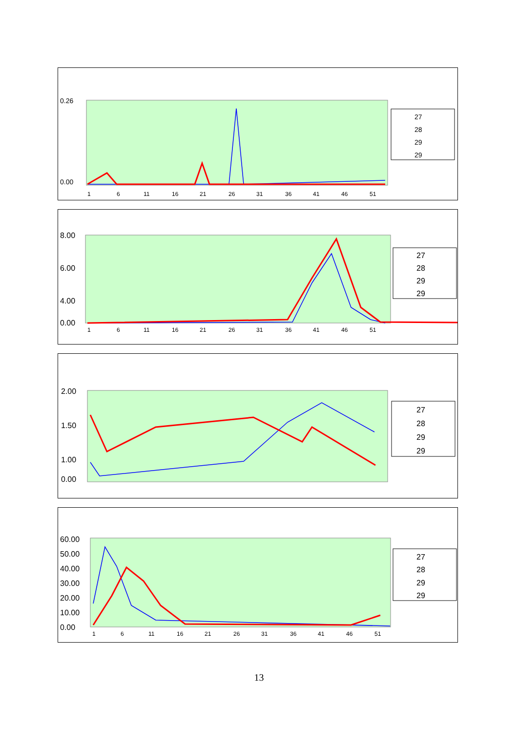0.26
0.00
1
6
11
16
21
26
31
36
41
46
51
27
28
29
29
8.00
6.00
4.00
0.00
1
6
11
16
21
26
31
36
41
46
51
27
28
29
29
2.00
1.50
1.00
0.00
27
28
29
29
60.00
50.00
40.00
30.00
20.00
10.00
0.00
1
6
11
16
21
26
31
36
41
46
51
27
28
29
29
13